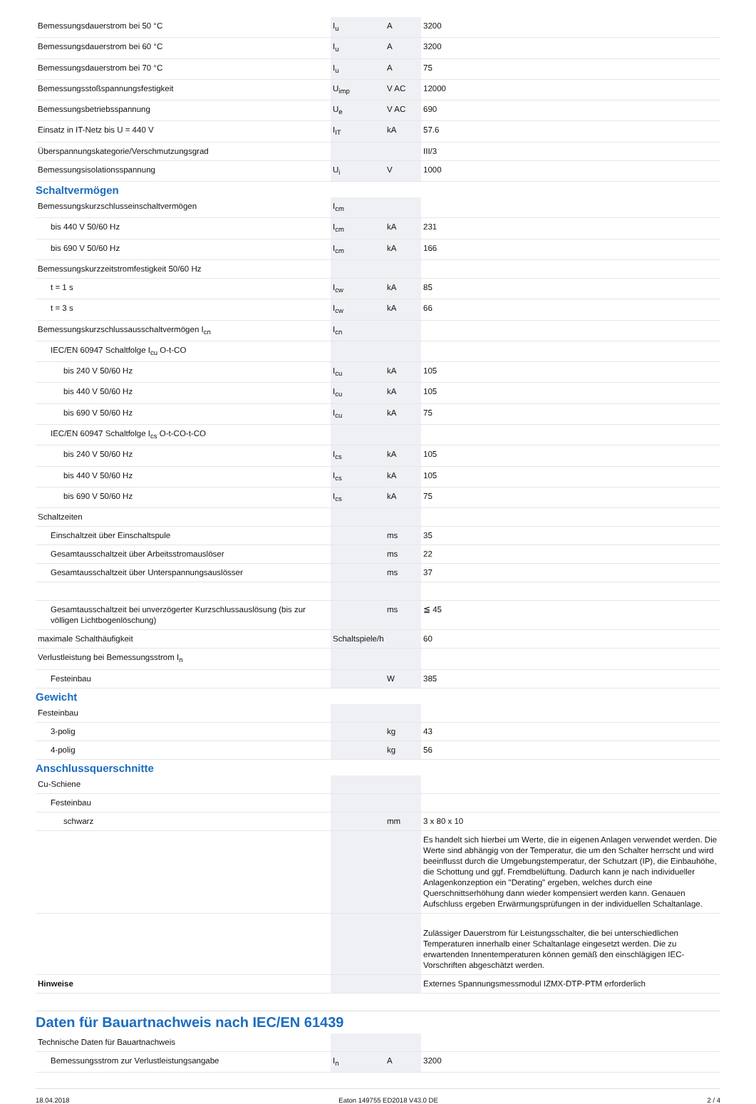| Bemessungsdauerstrom bei 50 °C | I<sub>u</sub> | A | 3200 |
| Bemessungsdauerstrom bei 60 °C | I<sub>u</sub> | A | 3200 |
| Bemessungsdauerstrom bei 70 °C | I<sub>u</sub> | A | 75 |
| Bemessungsstoßspannungsfestigkeit | U<sub>imp</sub> | V AC | 12000 |
| Bemessungsbetriebsspannung | U<sub>e</sub> | V AC | 690 |
| Einsatz in IT-Netz bis U = 440 V | I<sub>IT</sub> | kA | 57.6 |
| Überspannungskategorie/Verschmutzungsgrad | | | III/3 |
| Bemessungsisolationsspannung | U<sub>i</sub> | V | 1000 |
Schaltvermögen
| Bemessungskurzschlusseinschaltvermögen | I<sub>cm</sub> | | |
| bis 440 V 50/60 Hz | I<sub>cm</sub> | kA | 231 |
| bis 690 V 50/60 Hz | I<sub>cm</sub> | kA | 166 |
| Bemessungskurzzeitstromfestigkeit 50/60 Hz | | | |
| t = 1 s | I<sub>cw</sub> | kA | 85 |
| t = 3 s | I<sub>cw</sub> | kA | 66 |
| Bemessungskurzschlussausschaltvermögen I<sub>cn</sub> | I<sub>cn</sub> | | |
| IEC/EN 60947 Schaltfolge I<sub>cu</sub> O-t-CO | | | |
| bis 240 V 50/60 Hz | I<sub>cu</sub> | kA | 105 |
| bis 440 V 50/60 Hz | I<sub>cu</sub> | kA | 105 |
| bis 690 V 50/60 Hz | I<sub>cu</sub> | kA | 75 |
| IEC/EN 60947 Schaltfolge I<sub>cs</sub> O-t-CO-t-CO | | | |
| bis 240 V 50/60 Hz | I<sub>cs</sub> | kA | 105 |
| bis 440 V 50/60 Hz | I<sub>cs</sub> | kA | 105 |
| bis 690 V 50/60 Hz | I<sub>cs</sub> | kA | 75 |
| Schaltzeiten | | | |
| Einschaltzeit über Einschaltspule | | ms | 35 |
| Gesamtausschaltzeit über Arbeitsstromauslöser | | ms | 22 |
| Gesamtausschaltzeit über Unterspannungsauslösser | | ms | 37 |
| Gesamtausschaltzeit bei unverzögerter Kurzschlussauslösung (bis zur völligen Lichtbogenlöschung) | | ms | ≦ 45 |
| maximale Schalthäufigkeit | Schaltspiele/h | | 60 |
| Verlustleistung bei Bemessungsstrom I<sub>n</sub> | | | |
| Festeinbau | | W | 385 |
Gewicht
| Festeinbau | | | |
| 3-polig | | kg | 43 |
| 4-polig | | kg | 56 |
Anschlussquerschnitte
| Cu-Schiene | | | |
| Festeinbau | | | |
| schwarz | | mm | 3 x 80 x 10 |
| | | | Es handelt sich hierbei um Werte, die in eigenen Anlagen verwendet werden. Die Werte sind abhängig von der Temperatur, die um den Schalter herrscht und wird beeinflusst durch die Umgebungstemperatur, der Schutzart (IP), die Einbauhöhe, die Schottung und ggf. Fremdbelüftung. Dadurch kann je nach individueller Anlagenkonzeption ein "Derating" ergeben, welches durch eine Querschnittserhöhung dann wieder kompensiert werden kann. Genauen Aufschluss ergeben Erwärmungsprüfungen in der individuellen Schaltanlage. |
| | | | Zulässiger Dauerstrom für Leistungsschalter, die bei unterschiedlichen Temperaturen innerhalb einer Schaltanlage eingesetzt werden. Die zu erwartenden Innentemperaturen können gemäß den einschlägigen IEC-Vorschriften abgeschätzt werden. |
| Hinweise | | | Externes Spannungsmessmodul IZMX-DTP-PTM erforderlich |
Daten für Bauartnachweis nach IEC/EN 61439
| Technische Daten für Bauartnachweis | | | |
| Bemessungsstrom zur Verlustleistungsangabe | I<sub>n</sub> | A | 3200 |
18.04.2018 Eaton 149755 ED2018 V43.0 DE 2 / 4